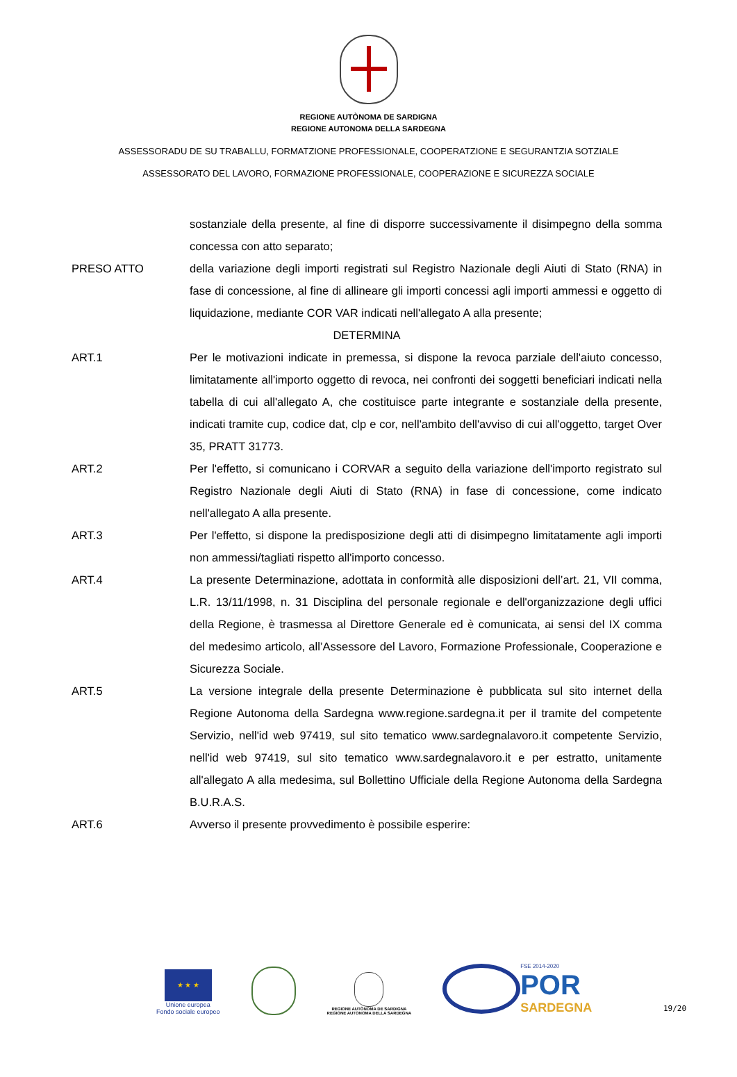REGIONE AUTÒNOMA DE SARDIGNA
REGIONE AUTONOMA DELLA SARDEGNA
ASSESSORADU DE SU TRABALLU, FORMATZIONE PROFESSIONALE, COOPERATZIONE E SEGURANTZIA SOTZIALE
ASSESSORATO DEL LAVORO, FORMAZIONE PROFESSIONALE, COOPERAZIONE E SICUREZZA SOCIALE
sostanziale della presente, al fine di disporre successivamente il disimpegno della somma concessa con atto separato;
PRESO ATTO della variazione degli importi registrati sul Registro Nazionale degli Aiuti di Stato (RNA) in fase di concessione, al fine di allineare gli importi concessi agli importi ammessi e oggetto di liquidazione, mediante COR VAR indicati nell'allegato A alla presente;
DETERMINA
ART.1 Per le motivazioni indicate in premessa, si dispone la revoca parziale dell'aiuto concesso, limitatamente all'importo oggetto di revoca, nei confronti dei soggetti beneficiari indicati nella tabella di cui all'allegato A, che costituisce parte integrante e sostanziale della presente, indicati tramite cup, codice dat, clp e cor, nell'ambito dell'avviso di cui all'oggetto, target Over 35, PRATT 31773.
ART.2 Per l'effetto, si comunicano i CORVAR a seguito della variazione dell'importo registrato sul Registro Nazionale degli Aiuti di Stato (RNA) in fase di concessione, come indicato nell'allegato A alla presente.
ART.3 Per l'effetto, si dispone la predisposizione degli atti di disimpegno limitatamente agli importi non ammessi/tagliati rispetto all'importo concesso.
ART.4 La presente Determinazione, adottata in conformità alle disposizioni dell’art. 21, VII comma, L.R. 13/11/1998, n. 31 Disciplina del personale regionale e dell'organizzazione degli uffici della Regione, è trasmessa al Direttore Generale ed è comunicata, ai sensi del IX comma del medesimo articolo, all’Assessore del Lavoro, Formazione Professionale, Cooperazione e Sicurezza Sociale.
ART.5 La versione integrale della presente Determinazione è pubblicata sul sito internet della Regione Autonoma della Sardegna www.regione.sardegna.it per il tramite del competente Servizio, nell'id web 97419, sul sito tematico www.sardegnalavoro.it competente Servizio, nell'id web 97419, sul sito tematico www.sardegnalavoro.it e per estratto, unitamente all'allegato A alla medesima, sul Bollettino Ufficiale della Regione Autonoma della Sardegna B.U.R.A.S.
ART.6 Avverso il presente provvedimento è possibile esperire:
★ ★ ★
Unione europea
Fondo sociale europeo
REGIONE AUTÒNOMA DE SARDIGNA
REGIONE AUTONOMA DELLA SARDEGNA
FSE 2014-2020
POR
SARDEGNA
19/20